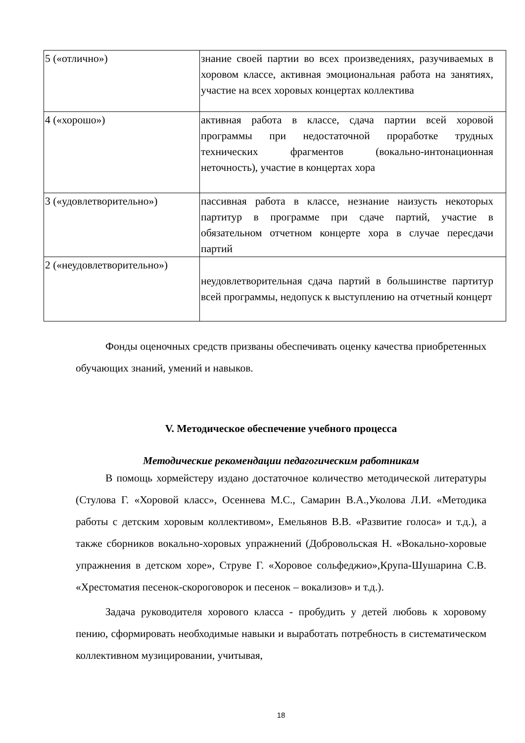| 5 («отлично») | знание своей партии во всех произведениях, разучиваемых в хоровом классе, активная эмоциональная работа на занятиях, участие на всех хоровых концертах коллектива |
| 4 («хорошо») | активная работа в классе, сдача партии всей хоровой программы при недостаточной проработке трудных технических фрагментов (вокально-интонационная неточность), участие в концертах хора |
| 3 («удовлетворительно») | пассивная работа в классе, незнание наизусть некоторых партитур в программе при сдаче партий, участие в обязательном отчетном концерте хора в случае пересдачи партий |
| 2 («неудовлетворительно») | неудовлетворительная сдача партий в большинстве партитур всей программы, недопуск к выступлению на отчетный концерт |
Фонды оценочных средств призваны обеспечивать оценку качества приобретенных обучающих знаний, умений и навыков.
V. Методическое обеспечение учебного процесса
Методические рекомендации педагогическим работникам
В помощь хормейстеру издано достаточное количество методической литературы (Стулова Г. «Хоровой класс», Осеннева М.С., Самарин В.А.,Уколова Л.И. «Методика работы с детским хоровым коллективом», Емельянов В.В. «Развитие голоса» и т.д.), а также сборников вокально-хоровых упражнений (Добровольская Н. «Вокально-хоровые упражнения в детском хоре», Струве Г. «Хоровое сольфеджио»,Крупа-Шушарина С.В. «Хрестоматия песенок-скороговорок и песенок – вокализов» и т.д.).
Задача руководителя хорового класса - пробудить у детей любовь к хоровому пению, сформировать необходимые навыки и выработать потребность в систематическом коллективном музицировании, учитывая,
18